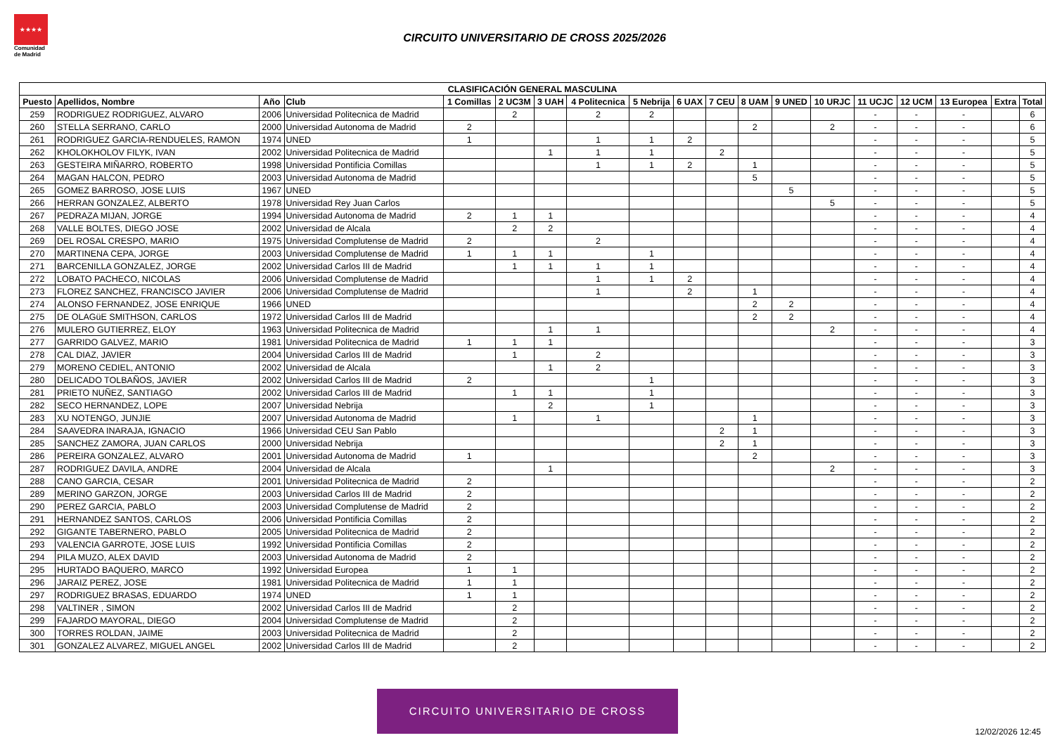★★★★
Comunidad
de Madrid
CIRCUITO UNIVERSITARIO DE CROSS 2025/2026
| CLASIFICACIÓN GENERAL MASCULINA | | | | | | | | | | | | | | | | | | |
| --- | --- | --- | --- | --- | --- | --- | --- | --- | --- | --- | --- | --- | --- | --- | --- | --- | --- | --- |
| Puesto | Apellidos, Nombre | Año | Club | 1 Comillas | 2 UC3M | 3 UAH | 4 Politecnica | 5 Nebrija | 6 UAX | 7 CEU | 8 UAM | 9 UNED | 10 URJC | 11 UCJC | 12 UCM | 13 Europea | Extra | Total |
| 259 | RODRIGUEZ RODRIGUEZ, ALVARO | 2006 | Universidad Politecnica de Madrid | | 2 | | 2 | 2 | | | | | | - | - | - | | 6 |
| 260 | STELLA SERRANO, CARLO | 2000 | Universidad Autonoma de Madrid | 2 | | | | | | | 2 | | 2 | - | - | - | | 6 |
| 261 | RODRIGUEZ GARCIA-RENDUELES, RAMON | 1974 | UNED | 1 | | | 1 | 1 | 2 | | | | | - | - | - | | 5 |
| 262 | KHOLOKHOLOV FILYK, IVAN | 2002 | Universidad Politecnica de Madrid | | | 1 | 1 | 1 | | 2 | | | | - | - | - | | 5 |
| 263 | GESTEIRA MIÑARRO, ROBERTO | 1998 | Universidad Pontificia Comillas | | | | 1 | 1 | 2 | | 1 | | | - | - | - | | 5 |
| 264 | MAGAN HALCON, PEDRO | 2003 | Universidad Autonoma de Madrid | | | | | | | | 5 | | | - | - | - | | 5 |
| 265 | GOMEZ BARROSO, JOSE LUIS | 1967 | UNED | | | | | | | | | 5 | | - | - | - | | 5 |
| 266 | HERRAN GONZALEZ, ALBERTO | 1978 | Universidad Rey Juan Carlos | | | | | | | | | | 5 | - | - | - | | 5 |
| 267 | PEDRAZA MIJAN, JORGE | 1994 | Universidad Autonoma de Madrid | 2 | 1 | 1 | | | | | | | | - | - | - | | 4 |
| 268 | VALLE BOLTES, DIEGO JOSE | 2002 | Universidad de Alcala | | 2 | 2 | | | | | | | | - | - | - | | 4 |
| 269 | DEL ROSAL CRESPO, MARIO | 1975 | Universidad Complutense de Madrid | 2 | | | 2 | | | | | | | - | - | - | | 4 |
| 270 | MARTINENA CEPA, JORGE | 2003 | Universidad Complutense de Madrid | 1 | 1 | 1 | | 1 | | | | | | - | - | - | | 4 |
| 271 | BARCENILLA GONZALEZ, JORGE | 2002 | Universidad Carlos III de Madrid | | 1 | 1 | 1 | 1 | | | | | | - | - | - | | 4 |
| 272 | LOBATO PACHECO, NICOLAS | 2006 | Universidad Complutense de Madrid | | | | 1 | 1 | 2 | | | | | - | - | - | | 4 |
| 273 | FLOREZ SANCHEZ, FRANCISCO JAVIER | 2006 | Universidad Complutense de Madrid | | | | 1 | | 2 | | 1 | | | - | - | - | | 4 |
| 274 | ALONSO FERNANDEZ, JOSE ENRIQUE | 1966 | UNED | | | | | | | | 2 | 2 | | - | - | - | | 4 |
| 275 | DE OLAGüE SMITHSON, CARLOS | 1972 | Universidad Carlos III de Madrid | | | | | | | | 2 | 2 | | - | - | - | | 4 |
| 276 | MULERO GUTIERREZ, ELOY | 1963 | Universidad Politecnica de Madrid | | | 1 | 1 | | | | | | 2 | - | - | - | | 4 |
| 277 | GARRIDO GALVEZ, MARIO | 1981 | Universidad Politecnica de Madrid | 1 | 1 | 1 | | | | | | | | - | - | - | | 3 |
| 278 | CAL DIAZ, JAVIER | 2004 | Universidad Carlos III de Madrid | | 1 | | 2 | | | | | | | - | - | - | | 3 |
| 279 | MORENO CEDIEL, ANTONIO | 2002 | Universidad de Alcala | | | 1 | 2 | | | | | | | - | - | - | | 3 |
| 280 | DELICADO TOLBAÑOS, JAVIER | 2002 | Universidad Carlos III de Madrid | 2 | | | | 1 | | | | | | - | - | - | | 3 |
| 281 | PRIETO NUÑEZ, SANTIAGO | 2002 | Universidad Carlos III de Madrid | | 1 | 1 | | 1 | | | | | | - | - | - | | 3 |
| 282 | SECO HERNANDEZ, LOPE | 2007 | Universidad Nebrija | | | 2 | | 1 | | | | | | - | - | - | | 3 |
| 283 | XU NOTENGO, JUNJIE | 2007 | Universidad Autonoma de Madrid | | 1 | | 1 | | | | 1 | | | - | - | - | | 3 |
| 284 | SAAVEDRA INARAJA, IGNACIO | 1966 | Universidad CEU San Pablo | | | | | | | 2 | 1 | | | - | - | - | | 3 |
| 285 | SANCHEZ ZAMORA, JUAN CARLOS | 2000 | Universidad Nebrija | | | | | | | 2 | 1 | | | - | - | - | | 3 |
| 286 | PEREIRA GONZALEZ, ALVARO | 2001 | Universidad Autonoma de Madrid | 1 | | | | | | | 2 | | | - | - | - | | 3 |
| 287 | RODRIGUEZ DAVILA, ANDRE | 2004 | Universidad de Alcala | | | 1 | | | | | | | 2 | - | - | - | | 3 |
| 288 | CANO GARCIA, CESAR | 2001 | Universidad Politecnica de Madrid | 2 | | | | | | | | | | - | - | - | | 2 |
| 289 | MERINO GARZON, JORGE | 2003 | Universidad Carlos III de Madrid | 2 | | | | | | | | | | - | - | - | | 2 |
| 290 | PEREZ GARCIA, PABLO | 2003 | Universidad Complutense de Madrid | 2 | | | | | | | | | | - | - | - | | 2 |
| 291 | HERNANDEZ SANTOS, CARLOS | 2006 | Universidad Pontificia Comillas | 2 | | | | | | | | | | - | - | - | | 2 |
| 292 | GIGANTE TABERNERO, PABLO | 2005 | Universidad Politecnica de Madrid | 2 | | | | | | | | | | - | - | - | | 2 |
| 293 | VALENCIA GARROTE, JOSE LUIS | 1992 | Universidad Pontificia Comillas | 2 | | | | | | | | | | - | - | - | | 2 |
| 294 | PILA MUZO, ALEX DAVID | 2003 | Universidad Autonoma de Madrid | 2 | | | | | | | | | | - | - | - | | 2 |
| 295 | HURTADO BAQUERO, MARCO | 1992 | Universidad Europea | 1 | 1 | | | | | | | | | - | - | - | | 2 |
| 296 | JARAIZ PEREZ, JOSE | 1981 | Universidad Politecnica de Madrid | 1 | 1 | | | | | | | | | - | - | - | | 2 |
| 297 | RODRIGUEZ BRASAS, EDUARDO | 1974 | UNED | 1 | 1 | | | | | | | | | - | - | - | | 2 |
| 298 | VALTINER , SIMON | 2002 | Universidad Carlos III de Madrid | | 2 | | | | | | | | | - | - | - | | 2 |
| 299 | FAJARDO MAYORAL, DIEGO | 2004 | Universidad Complutense de Madrid | | 2 | | | | | | | | | - | - | - | | 2 |
| 300 | TORRES ROLDAN, JAIME | 2003 | Universidad Politecnica de Madrid | | 2 | | | | | | | | | - | - | - | | 2 |
| 301 | GONZALEZ ALVAREZ, MIGUEL ANGEL | 2002 | Universidad Carlos III de Madrid | | 2 | | | | | | | | | - | - | - | | 2 |
CIRCUITO UNIVERSITARIO DE CROSS
12/02/2026 12:45